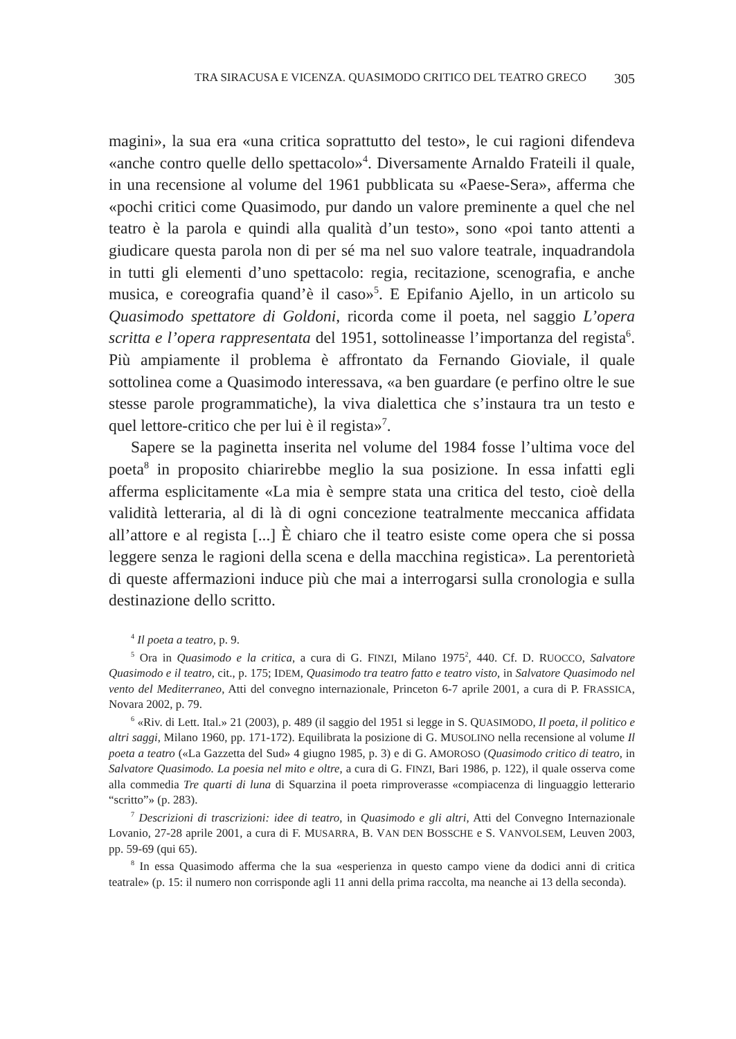TRA SIRACUSA E VICENZA. QUASIMODO CRITICO DEL TEATRO GRECO 305
magini», la sua era «una critica soprattutto del testo», le cui ragioni difendeva «anche contro quelle dello spettacolo»<sup>4</sup>. Diversamente Arnaldo Frateili il quale, in una recensione al volume del 1961 pubblicata su «Paese-Sera», afferma che «pochi critici come Quasimodo, pur dando un valore preminente a quel che nel teatro è la parola e quindi alla qualità d’un testo», sono «poi tanto attenti a giudicare questa parola non di per sé ma nel suo valore teatrale, inquadrandola in tutti gli elementi d’uno spettacolo: regia, recitazione, scenografia, e anche musica, e coreografia quand’è il caso»<sup>5</sup>. E Epifanio Ajello, in un articolo su Quasimodo spettatore di Goldoni, ricorda come il poeta, nel saggio L’opera scritta e l’opera rappresentata del 1951, sottolineasse l’importanza del regista<sup>6</sup>. Più ampiamente il problema è affrontato da Fernando Gioviale, il quale sottolinea come a Quasimodo interessava, «a ben guardare (e perfino oltre le sue stesse parole programmatiche), la viva dialettica che s’instaura tra un testo e quel lettore-critico che per lui è il regista»<sup>7</sup>.
Sapere se la paginetta inserita nel volume del 1984 fosse l’ultima voce del poeta<sup>8</sup> in proposito chiarirebbe meglio la sua posizione. In essa infatti egli afferma esplicitamente «La mia è sempre stata una critica del testo, cioè della validità letteraria, al di là di ogni concezione teatralmente meccanica affidata all’attore e al regista [...] È chiaro che il teatro esiste come opera che si possa leggere senza le ragioni della scena e della macchina registica». La perentorietà di queste affermazioni induce più che mai a interrogarsi sulla cronologia e sulla destinazione dello scritto.
<sup>4</sup> Il poeta a teatro, p. 9.
<sup>5</sup> Ora in Quasimodo e la critica, a cura di G. FINZI, Milano 1975<sup>2</sup>, 440. Cf. D. RUOCCO, Salvatore Quasimodo e il teatro, cit., p. 175; IDEM, Quasimodo tra teatro fatto e teatro visto, in Salvatore Quasimodo nel vento del Mediterraneo, Atti del convegno internazionale, Princeton 6-7 aprile 2001, a cura di P. FRASSICA, Novara 2002, p. 79.
<sup>6</sup> «Riv. di Lett. Ital.» 21 (2003), p. 489 (il saggio del 1951 si legge in S. QUASIMODO, Il poeta, il politico e altri saggi, Milano 1960, pp. 171-172). Equilibrata la posizione di G. MUSOLINO nella recensione al volume Il poeta a teatro («La Gazzetta del Sud» 4 giugno 1985, p. 3) e di G. AMOROSO (Quasimodo critico di teatro, in Salvatore Quasimodo. La poesia nel mito e oltre, a cura di G. FINZI, Bari 1986, p. 122), il quale osserva come alla commedia Tre quarti di luna di Squarzina il poeta rimproverasse «compiacenza di linguaggio letterario “scritto”» (p. 283).
<sup>7</sup> Descrizioni di trascrizioni: idee di teatro, in Quasimodo e gli altri, Atti del Convegno Internazionale Lovanio, 27-28 aprile 2001, a cura di F. MUSARRA, B. VAN DEN BOSSCHE e S. VANVOLSEM, Leuven 2003, pp. 59-69 (qui 65).
<sup>8</sup> In essa Quasimodo afferma che la sua «esperienza in questo campo viene da dodici anni di critica teatrale» (p. 15: il numero non corrisponde agli 11 anni della prima raccolta, ma neanche ai 13 della seconda).